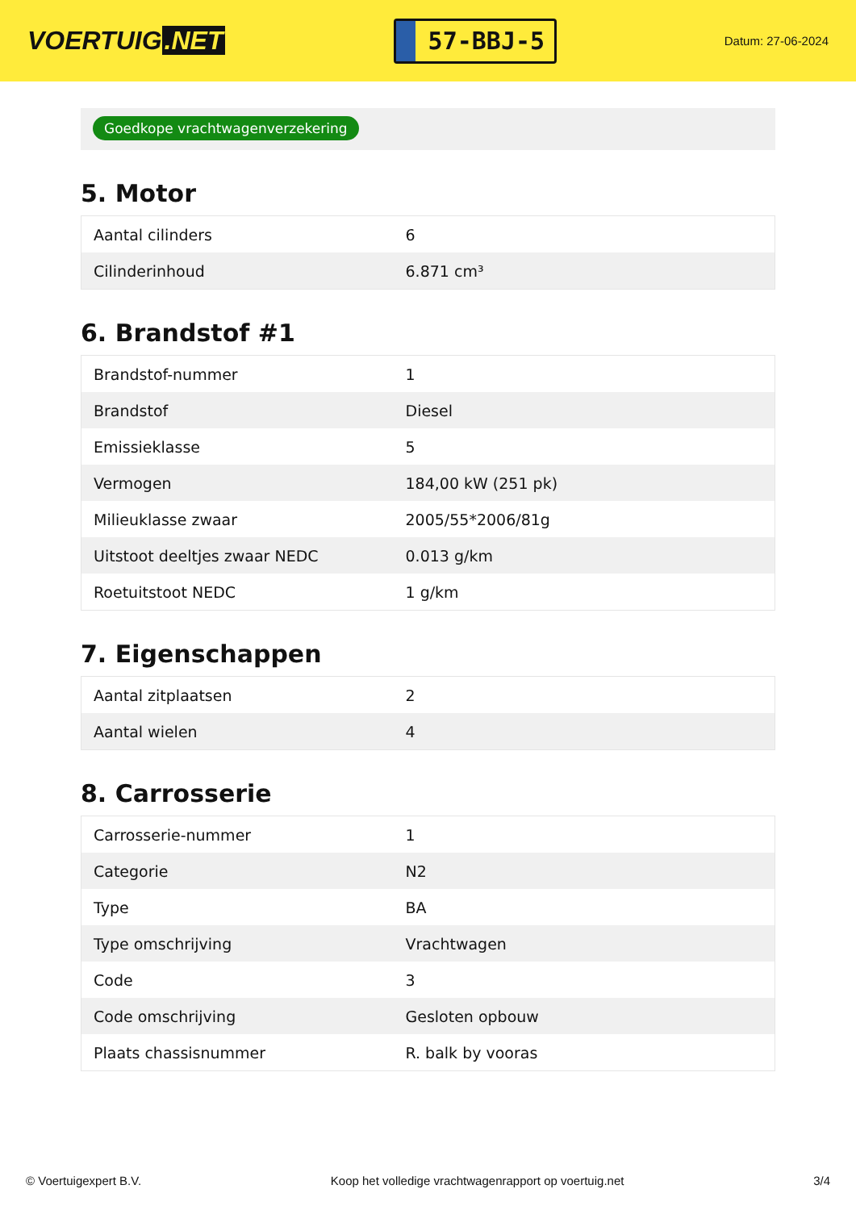VOERTUIG.NET
57-BBJ-5
Datum: 27-06-2024
Goedkope vrachtwagenverzekering
5. Motor
| Aantal cilinders | 6 |
| Cilinderinhoud | 6.871 cm³ |
6. Brandstof #1
| Brandstof-nummer | 1 |
| Brandstof | Diesel |
| Emissieklasse | 5 |
| Vermogen | 184,00 kW (251 pk) |
| Milieuklasse zwaar | 2005/55*2006/81g |
| Uitstoot deeltjes zwaar NEDC | 0.013 g/km |
| Roetuitstoot NEDC | 1 g/km |
7. Eigenschappen
| Aantal zitplaatsen | 2 |
| Aantal wielen | 4 |
8. Carrosserie
| Carrosserie-nummer | 1 |
| Categorie | N2 |
| Type | BA |
| Type omschrijving | Vrachtwagen |
| Code | 3 |
| Code omschrijving | Gesloten opbouw |
| Plaats chassisnummer | R. balk by vooras |
© Voertuigexpert B.V. Koop het volledige vrachtwagenrapport op voertuig.net 3/4